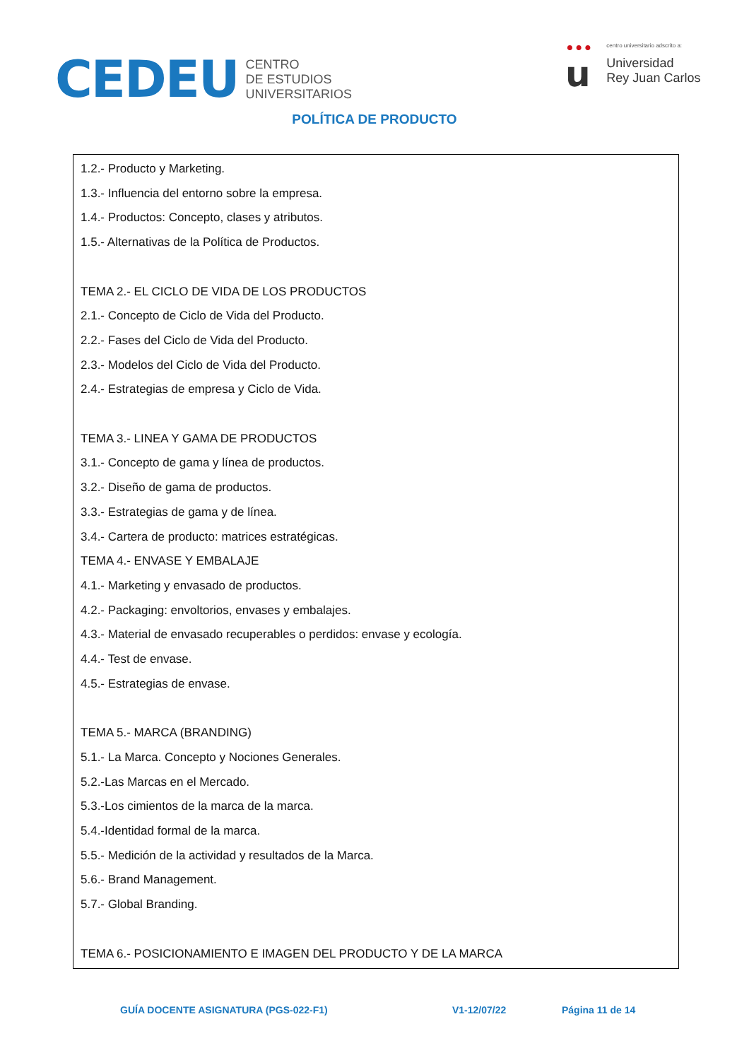CEDEU
CENTRO
DE ESTUDIOS
UNIVERSITARIOS
•••
u
centro universitario adscrito a:
Universidad
Rey Juan Carlos
POLÍTICA DE PRODUCTO
| 1.2.- Producto y Marketing. 1.3.- Influencia del entorno sobre la empresa. 1.4.- Productos: Concepto, clases y atributos. 1.5.- Alternativas de la Política de Productos. TEMA 2.- EL CICLO DE VIDA DE LOS PRODUCTOS 2.1.- Concepto de Ciclo de Vida del Producto. 2.2.- Fases del Ciclo de Vida del Producto. 2.3.- Modelos del Ciclo de Vida del Producto. 2.4.- Estrategias de empresa y Ciclo de Vida. TEMA 3.- LINEA Y GAMA DE PRODUCTOS 3.1.- Concepto de gama y línea de productos. 3.2.- Diseño de gama de productos. 3.3.- Estrategias de gama y de línea. 3.4.- Cartera de producto: matrices estratégicas. TEMA 4.- ENVASE Y EMBALAJE 4.1.- Marketing y envasado de productos. 4.2.- Packaging: envoltorios, envases y embalajes. 4.3.- Material de envasado recuperables o perdidos: envase y ecología. 4.4.- Test de envase. 4.5.- Estrategias de envase. TEMA 5.- MARCA (BRANDING) 5.1.- La Marca. Concepto y Nociones Generales. 5.2.-Las Marcas en el Mercado. 5.3.-Los cimientos de la marca de la marca. 5.4.-Identidad formal de la marca. 5.5.- Medición de la actividad y resultados de la Marca. 5.6.- Brand Management. 5.7.- Global Branding. TEMA 6.- POSICIONAMIENTO E IMAGEN DEL PRODUCTO Y DE LA MARCA |
GUÍA DOCENTE ASIGNATURA (PGS-022-F1) V1-12/07/22 Página 11 de 14